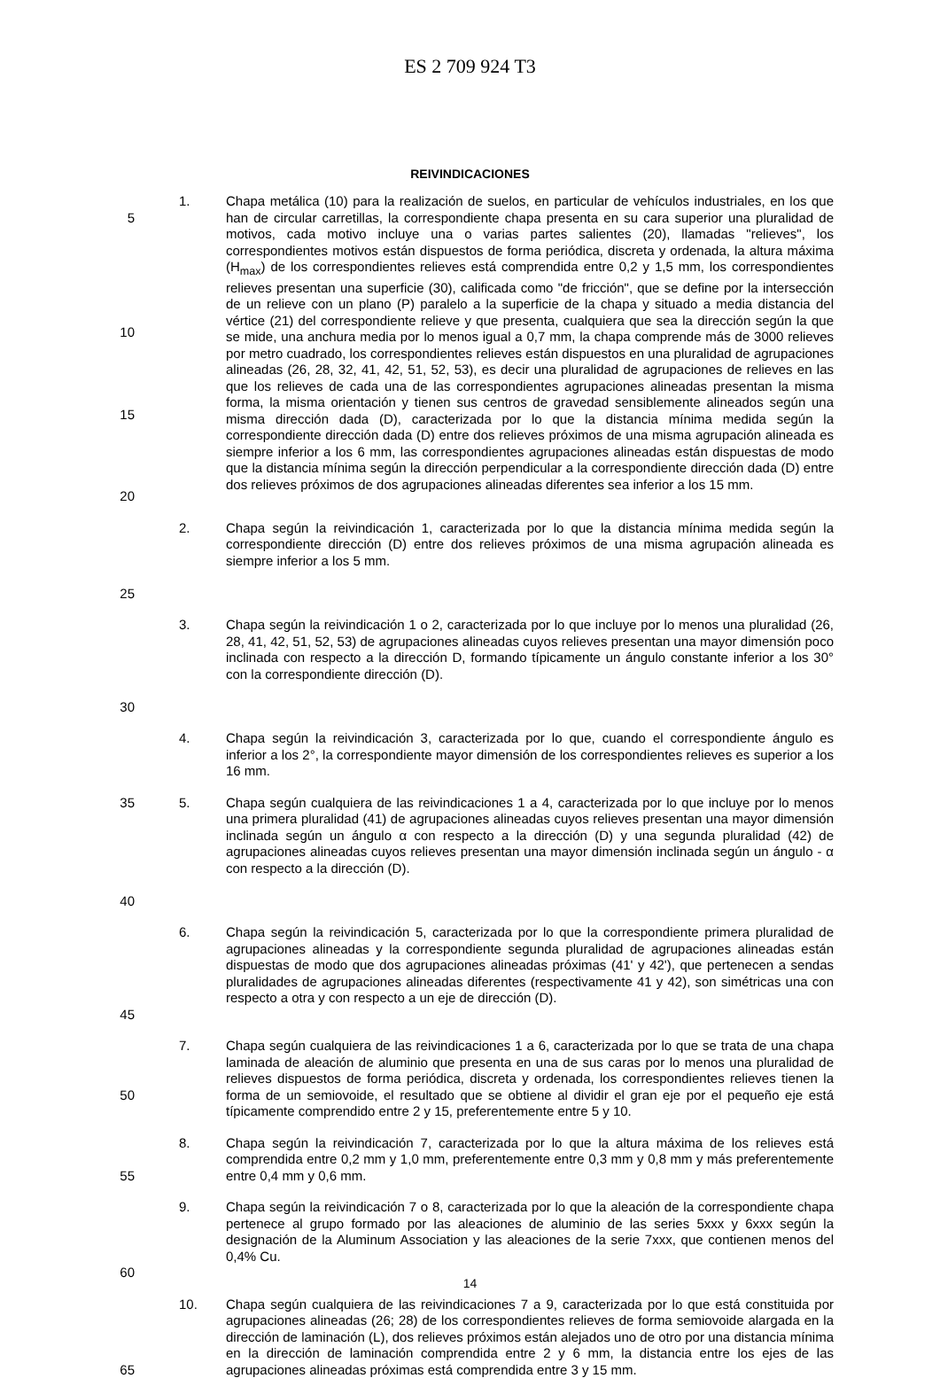ES 2 709 924 T3
REIVINDICACIONES
5
10
15
20
1. Chapa metálica (10) para la realización de suelos, en particular de vehículos industriales, en los que han de circular carretillas, la correspondiente chapa presenta en su cara superior una pluralidad de motivos, cada motivo incluye una o varias partes salientes (20), llamadas "relieves", los correspondientes motivos están dispuestos de forma periódica, discreta y ordenada, la altura máxima (H<sub>max</sub>) de los correspondientes relieves está comprendida entre 0,2 y 1,5 mm, los correspondientes relieves presentan una superficie (30), calificada como "de fricción", que se define por la intersección de un relieve con un plano (P) paralelo a la superficie de la chapa y situado a media distancia del vértice (21) del correspondiente relieve y que presenta, cualquiera que sea la dirección según la que se mide, una anchura media por lo menos igual a 0,7 mm, la chapa comprende más de 3000 relieves por metro cuadrado, los correspondientes relieves están dispuestos en una pluralidad de agrupaciones alineadas (26, 28, 32, 41, 42, 51, 52, 53), es decir una pluralidad de agrupaciones de relieves en las que los relieves de cada una de las correspondientes agrupaciones alineadas presentan la misma forma, la misma orientación y tienen sus centros de gravedad sensiblemente alineados según una misma dirección dada (D), caracterizada por lo que la distancia mínima medida según la correspondiente dirección dada (D) entre dos relieves próximos de una misma agrupación alineada es siempre inferior a los 6 mm, las correspondientes agrupaciones alineadas están dispuestas de modo que la distancia mínima según la dirección perpendicular a la correspondiente dirección dada (D) entre dos relieves próximos de dos agrupaciones alineadas diferentes sea inferior a los 15 mm.
25
2. Chapa según la reivindicación 1, caracterizada por lo que la distancia mínima medida según la correspondiente dirección (D) entre dos relieves próximos de una misma agrupación alineada es siempre inferior a los 5 mm.
30
3. Chapa según la reivindicación 1 o 2, caracterizada por lo que incluye por lo menos una pluralidad (26, 28, 41, 42, 51, 52, 53) de agrupaciones alineadas cuyos relieves presentan una mayor dimensión poco inclinada con respecto a la dirección D, formando típicamente un ángulo constante inferior a los 30° con la correspondiente dirección (D).
4. Chapa según la reivindicación 3, caracterizada por lo que, cuando el correspondiente ángulo es inferior a los 2°, la correspondiente mayor dimensión de los correspondientes relieves es superior a los 16 mm.
35
40
5. Chapa según cualquiera de las reivindicaciones 1 a 4, caracterizada por lo que incluye por lo menos una primera pluralidad (41) de agrupaciones alineadas cuyos relieves presentan una mayor dimensión inclinada según un ángulo α con respecto a la dirección (D) y una segunda pluralidad (42) de agrupaciones alineadas cuyos relieves presentan una mayor dimensión inclinada según un ángulo - α con respecto a la dirección (D).
45
6. Chapa según la reivindicación 5, caracterizada por lo que la correspondiente primera pluralidad de agrupaciones alineadas y la correspondiente segunda pluralidad de agrupaciones alineadas están dispuestas de modo que dos agrupaciones alineadas próximas (41' y 42'), que pertenecen a sendas pluralidades de agrupaciones alineadas diferentes (respectivamente 41 y 42), son simétricas una con respecto a otra y con respecto a un eje de dirección (D).
50
7. Chapa según cualquiera de las reivindicaciones 1 a 6, caracterizada por lo que se trata de una chapa laminada de aleación de aluminio que presenta en una de sus caras por lo menos una pluralidad de relieves dispuestos de forma periódica, discreta y ordenada, los correspondientes relieves tienen la forma de un semiovoide, el resultado que se obtiene al dividir el gran eje por el pequeño eje está típicamente comprendido entre 2 y 15, preferentemente entre 5 y 10.
55
8. Chapa según la reivindicación 7, caracterizada por lo que la altura máxima de los relieves está comprendida entre 0,2 mm y 1,0 mm, preferentemente entre 0,3 mm y 0,8 mm y más preferentemente entre 0,4 mm y 0,6 mm.
60
9. Chapa según la reivindicación 7 o 8, caracterizada por lo que la aleación de la correspondiente chapa pertenece al grupo formado por las aleaciones de aluminio de las series 5xxx y 6xxx según la designación de la Aluminum Association y las aleaciones de la serie 7xxx, que contienen menos del 0,4% Cu.
65
10. Chapa según cualquiera de las reivindicaciones 7 a 9, caracterizada por lo que está constituida por agrupaciones alineadas (26; 28) de los correspondientes relieves de forma semiovoide alargada en la dirección de laminación (L), dos relieves próximos están alejados uno de otro por una distancia mínima en la dirección de laminación comprendida entre 2 y 6 mm, la distancia entre los ejes de las agrupaciones alineadas próximas está comprendida entre 3 y 15 mm.
14